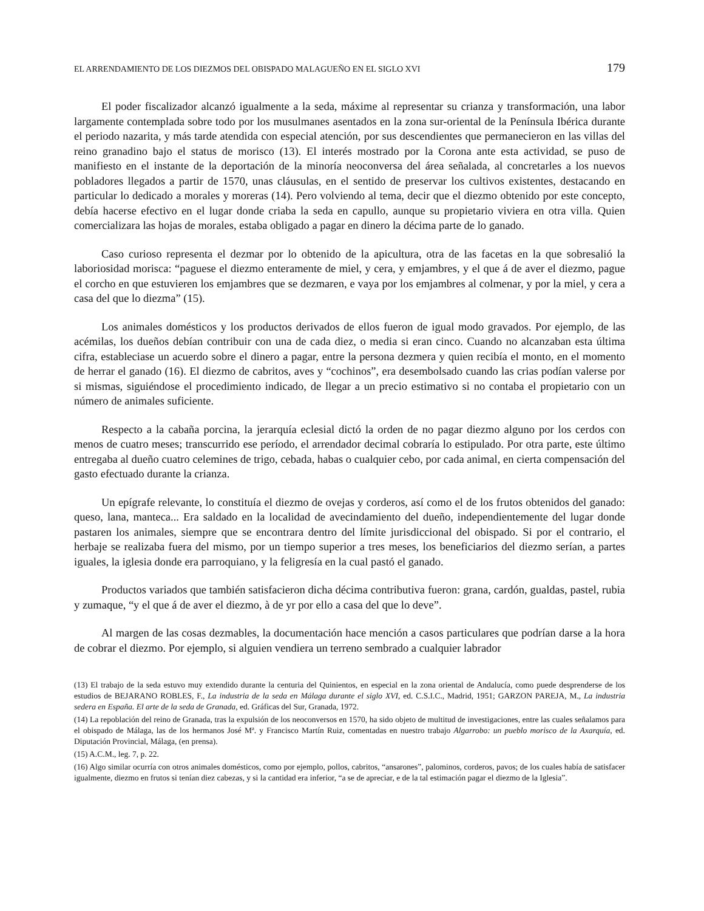EL ARRENDAMIENTO DE LOS DIEZMOS DEL OBISPADO MALAGUEÑO EN EL SIGLO XVI 179
El poder fiscalizador alcanzó igualmente a la seda, máxime al representar su crianza y transformación, una labor largamente contemplada sobre todo por los musulmanes asentados en la zona sur-oriental de la Península Ibérica durante el periodo nazarita, y más tarde atendida con especial atención, por sus descendientes que permanecieron en las villas del reino granadino bajo el status de morisco (13). El interés mostrado por la Corona ante esta actividad, se puso de manifiesto en el instante de la deportación de la minoría neoconversa del área señalada, al concretarles a los nuevos pobladores llegados a partir de 1570, unas cláusulas, en el sentido de preservar los cultivos existentes, destacando en particular lo dedicado a morales y moreras (14). Pero volviendo al tema, decir que el diezmo obtenido por este concepto, debía hacerse efectivo en el lugar donde criaba la seda en capullo, aunque su propietario viviera en otra villa. Quien comercializara las hojas de morales, estaba obligado a pagar en dinero la décima parte de lo ganado.
Caso curioso representa el dezmar por lo obtenido de la apicultura, otra de las facetas en la que sobresalió la laboriosidad morisca: “paguese el diezmo enteramente de miel, y cera, y emjambres, y el que á de aver el diezmo, pague el corcho en que estuvieren los emjambres que se dezmaren, e vaya por los emjambres al colmenar, y por la miel, y cera a casa del que lo diezma” (15).
Los animales domésticos y los productos derivados de ellos fueron de igual modo gravados. Por ejemplo, de las acémilas, los dueños debían contribuir con una de cada diez, o media si eran cinco. Cuando no alcanzaban esta última cifra, estableciase un acuerdo sobre el dinero a pagar, entre la persona dezmera y quien recibía el monto, en el momento de herrar el ganado (16). El diezmo de cabritos, aves y “cochinos”, era desembolsado cuando las crias podían valerse por si mismas, siguiéndose el procedimiento indicado, de llegar a un precio estimativo si no contaba el propietario con un número de animales suficiente.
Respecto a la cabaña porcina, la jerarquía eclesial dictó la orden de no pagar diezmo alguno por los cerdos con menos de cuatro meses; transcurrido ese período, el arrendador decimal cobraría lo estipulado. Por otra parte, este último entregaba al dueño cuatro celemines de trigo, cebada, habas o cualquier cebo, por cada animal, en cierta compensación del gasto efectuado durante la crianza.
Un epígrafe relevante, lo constituía el diezmo de ovejas y corderos, así como el de los frutos obtenidos del ganado: queso, lana, manteca... Era saldado en la localidad de avecindamiento del dueño, independientemente del lugar donde pastaren los animales, siempre que se encontrara dentro del límite jurisdiccional del obispado. Si por el contrario, el herbaje se realizaba fuera del mismo, por un tiempo superior a tres meses, los beneficiarios del diezmo serían, a partes iguales, la iglesia donde era parroquiano, y la feligresía en la cual pastó el ganado.
Productos variados que también satisfacieron dicha décima contributiva fueron: grana, cardón, gualdas, pastel, rubia y zumaque, “y el que á de aver el diezmo, à de yr por ello a casa del que lo deve”.
Al margen de las cosas dezmables, la documentación hace mención a casos particulares que podrían darse a la hora de cobrar el diezmo. Por ejemplo, si alguien vendiera un terreno sembrado a cualquier labrador
(13) El trabajo de la seda estuvo muy extendido durante la centuria del Quinientos, en especial en la zona oriental de Andalucía, como puede desprenderse de los estudios de BEJARANO ROBLES, F., La industria de la seda en Málaga durante el siglo XVI, ed. C.S.I.C., Madrid, 1951; GARZON PAREJA, M., La industria sedera en España. El arte de la seda de Granada, ed. Gráficas del Sur, Granada, 1972.
(14) La repoblación del reino de Granada, tras la expulsión de los neoconversos en 1570, ha sido objeto de multitud de investigaciones, entre las cuales señalamos para el obispado de Málaga, las de los hermanos José Mª. y Francisco Martín Ruiz, comentadas en nuestro trabajo Algarrobo: un pueblo morisco de la Axarquía, ed. Diputación Provincial, Málaga, (en prensa).
(15) A.C.M., leg. 7, p. 22.
(16) Algo similar ocurría con otros animales domésticos, como por ejemplo, pollos, cabritos, “ansarones”, palominos, corderos, pavos; de los cuales había de satisfacer igualmente, diezmo en frutos si tenían diez cabezas, y si la cantidad era inferior, “a se de apreciar, e de la tal estimación pagar el diezmo de la Iglesia”.